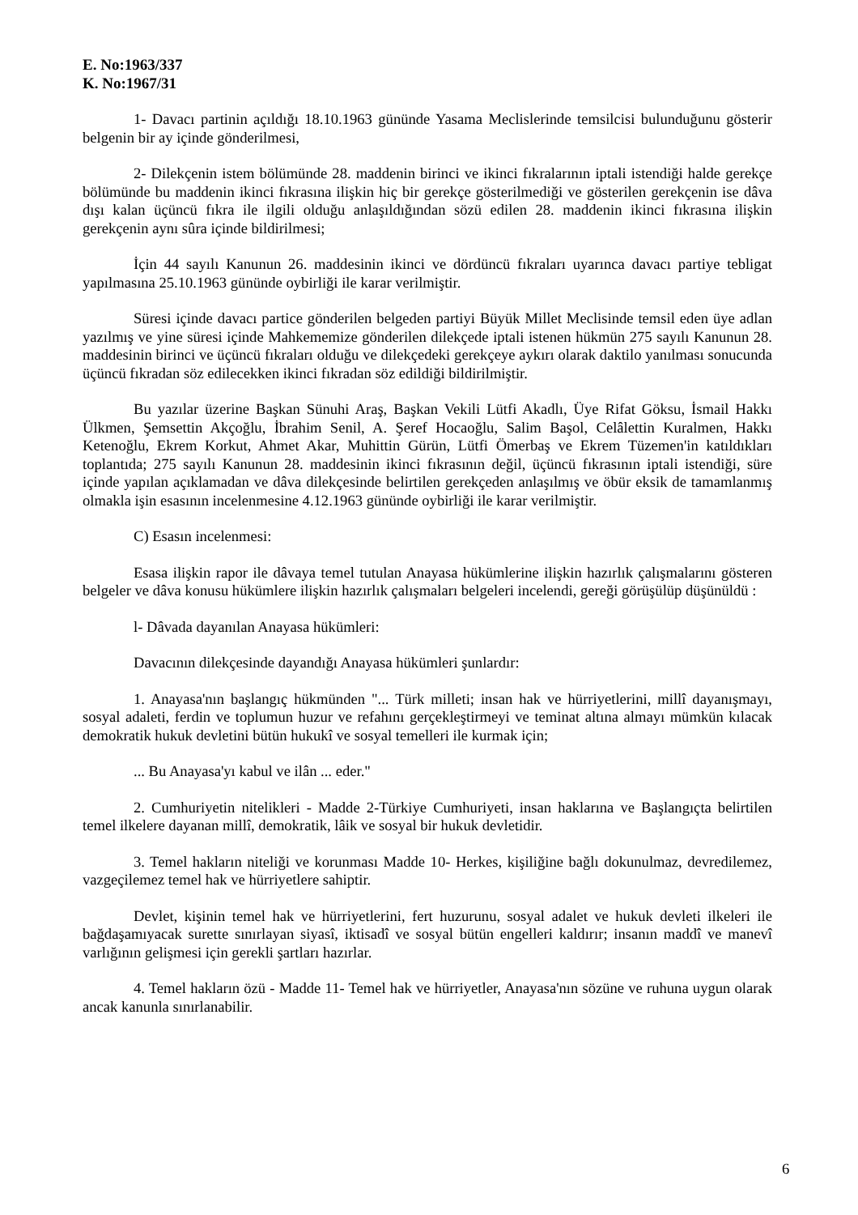E. No:1963/337
K. No:1967/31
1- Davacı partinin açıldığı 18.10.1963 gününde Yasama Meclislerinde temsilcisi bulunduğunu gösterir belgenin bir ay içinde gönderilmesi,
2- Dilekçenin istem bölümünde 28. maddenin birinci ve ikinci fıkralarının iptali istendiği halde gerekçe bölümünde bu maddenin ikinci fıkrasına ilişkin hiç bir gerekçe gösterilmediği ve gösterilen gerekçenin ise dâva dışı kalan üçüncü fıkra ile ilgili olduğu anlaşıldığından sözü edilen 28. maddenin ikinci fıkrasına ilişkin gerekçenin aynı sûra içinde bildirilmesi;
İçin 44 sayılı Kanunun 26. maddesinin ikinci ve dördüncü fıkraları uyarınca davacı partiye tebligat yapılmasına 25.10.1963 gününde oybirliği ile karar verilmiştir.
Süresi içinde davacı partice gönderilen belgeden partiyi Büyük Millet Meclisinde temsil eden üye adlan yazılmış ve yine süresi içinde Mahkememize gönderilen dilekçede iptali istenen hükmün 275 sayılı Kanunun 28. maddesinin birinci ve üçüncü fıkraları olduğu ve dilekçedeki gerekçeye aykırı olarak daktilo yanılması sonucunda üçüncü fıkradan söz edilecekken ikinci fıkradan söz edildiği bildirilmiştir.
Bu yazılar üzerine Başkan Sünuhi Araş, Başkan Vekili Lütfi Akadlı, Üye Rifat Göksu, İsmail Hakkı Ülkmen, Şemsettin Akçoğlu, İbrahim Senil, A. Şeref Hocaoğlu, Salim Başol, Celâlettin Kuralmen, Hakkı Ketenoğlu, Ekrem Korkut, Ahmet Akar, Muhittin Gürün, Lütfi Ömerbaş ve Ekrem Tüzemen'in katıldıkları toplantıda; 275 sayılı Kanunun 28. maddesinin ikinci fıkrasının değil, üçüncü fıkrasının iptali istendiği, süre içinde yapılan açıklamadan ve dâva dilekçesinde belirtilen gerekçeden anlaşılmış ve öbür eksik de tamamlanmış olmakla işin esasının incelenmesine 4.12.1963 gününde oybirliği ile karar verilmiştir.
C) Esasın incelenmesi:
Esasa ilişkin rapor ile dâvaya temel tutulan Anayasa hükümlerine ilişkin hazırlık çalışmalarını gösteren belgeler ve dâva konusu hükümlere ilişkin hazırlık çalışmaları belgeleri incelendi, gereği görüşülüp düşünüldü :
l- Dâvada dayanılan Anayasa hükümleri:
Davacının dilekçesinde dayandığı Anayasa hükümleri şunlardır:
1. Anayasa'nın başlangıç hükmünden "... Türk milleti; insan hak ve hürriyetlerini, millî dayanışmayı, sosyal adaleti, ferdin ve toplumun huzur ve refahını gerçekleştirmeyi ve teminat altına almayı mümkün kılacak demokratik hukuk devletini bütün hukukî ve sosyal temelleri ile kurmak için;
... Bu Anayasa'yı kabul ve ilân ... eder."
2. Cumhuriyetin nitelikleri - Madde 2-Türkiye Cumhuriyeti, insan haklarına ve Başlangıçta belirtilen temel ilkelere dayanan millî, demokratik, lâik ve sosyal bir hukuk devletidir.
3. Temel hakların niteliği ve korunması Madde 10- Herkes, kişiliğine bağlı dokunulmaz, devredilemez, vazgeçilemez temel hak ve hürriyetlere sahiptir.
Devlet, kişinin temel hak ve hürriyetlerini, fert huzurunu, sosyal adalet ve hukuk devleti ilkeleri ile bağdaşamıyacak surette sınırlayan siyasî, iktisadî ve sosyal bütün engelleri kaldırır; insanın maddî ve manevî varlığının gelişmesi için gerekli şartları hazırlar.
4. Temel hakların özü - Madde 11- Temel hak ve hürriyetler, Anayasa'nın sözüne ve ruhuna uygun olarak ancak kanunla sınırlanabilir.
6